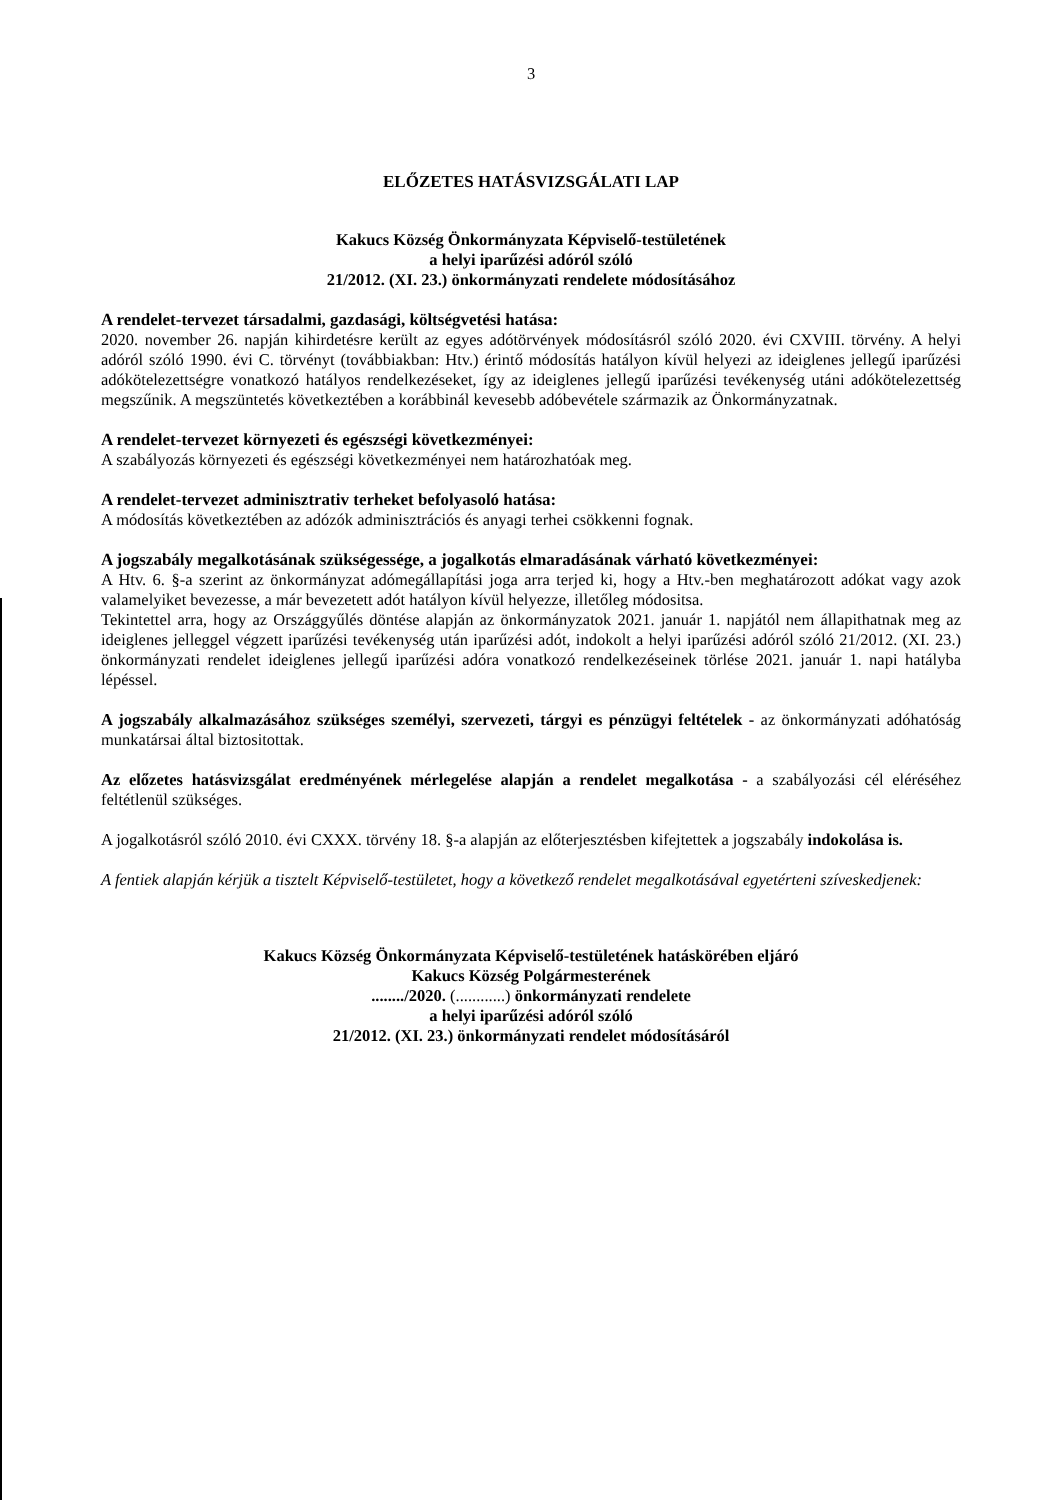3
ELŐZETES HATÁSVIZSGÁLATI LAP
Kakucs Község Önkormányzata Képviselő-testületének
a helyi iparűzési adóról szóló
21/2012. (XI. 23.) önkormányzati rendelete módosításához
A rendelet-tervezet társadalmi, gazdasági, költségvetési hatása:
2020. november 26. napján kihirdetésre került az egyes adótörvények módosításról szóló 2020. évi CXVIII. törvény. A helyi adóról szóló 1990. évi C. törvényt (továbbiakban: Htv.) érintő módosítás hatályon kívül helyezi az ideiglenes jellegű iparűzési adókötelezettségre vonatkozó hatályos rendelkezéseket, így az ideiglenes jellegű iparűzési tevékenység utáni adókötelezettség megszűnik. A megszüntetés következtében a korábbinál kevesebb adóbevétele származik az Önkormányzatnak.
A rendelet-tervezet környezeti és egészségi következményei:
A szabályozás környezeti és egészségi következményei nem határozhatóak meg.
A rendelet-tervezet adminisztrativ terheket befolyasoló hatása:
A módosítás következtében az adózók adminisztrációs és anyagi terhei csökkenni fognak.
A jogszabály megalkotásának szükségessége, a jogalkotás elmaradásának várható következményei:
A Htv. 6. §-a szerint az önkormányzat adómegállapítási joga arra terjed ki, hogy a Htv.-ben meghatározott adókat vagy azok valamelyiket bevezesse, a már bevezetett adót hatályon kívül helyezze, illetőleg módositsa.
Tekintettel arra, hogy az Országgyűlés döntése alapján az önkormányzatok 2021. január 1. napjától nem állapithatnak meg az ideiglenes jelleggel végzett iparűzési tevékenység után iparűzési adót, indokolt a helyi iparűzési adóról szóló 21/2012. (XI. 23.) önkormányzati rendelet ideiglenes jellegű iparűzési adóra vonatkozó rendelkezéseinek törlése 2021. január 1. napi hatályba lépéssel.
A jogszabály alkalmazásához szükséges személyi, szervezeti, tárgyi es pénzügyi feltételek - az önkormányzati adóhatóság munkatársai által biztositottak.
Az előzetes hatásvizsgálat eredményének mérlegelése alapján a rendelet megalkotása - a szabályozási cél eléréséhez feltétlenül szükséges.
A jogalkotásról szóló 2010. évi CXXX. törvény 18. §-a alapján az előterjesztésben kifejtettek a jogszabály indokolása is.
A fentiek alapján kérjük a tisztelt Képviselő-testületet, hogy a következő rendelet megalkotásával egyetérteni szíveskedjenek:
Kakucs Község Önkormányzata Képviselő-testületének hatáskörében eljáró
Kakucs Község Polgármesterének
......../2020. (............) önkormányzati rendelete
a helyi iparűzési adóról szóló
21/2012. (XI. 23.) önkormányzati rendelet módosításáról